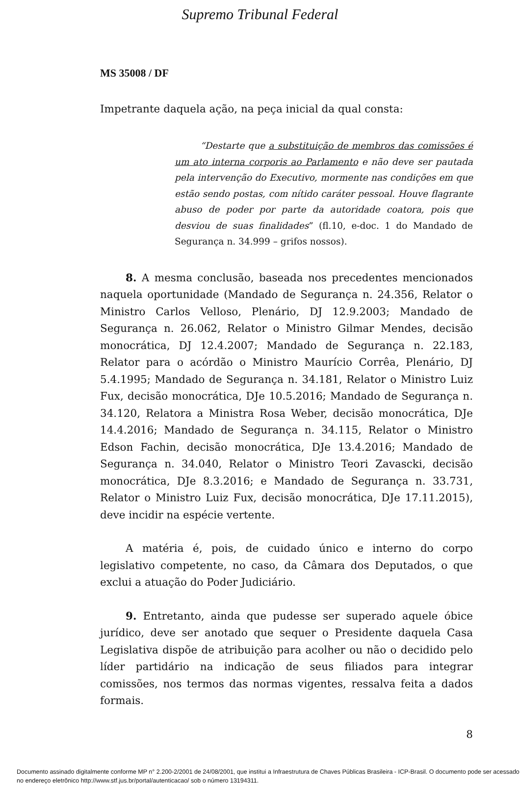Supremo Tribunal Federal
MS 35008 / DF
Impetrante daquela ação, na peça inicial da qual consta:
“Destarte que a substituição de membros das comissões é um ato interna corporis ao Parlamento e não deve ser pautada pela intervenção do Executivo, mormente nas condições em que estão sendo postas, com nítido caráter pessoal. Houve flagrante abuso de poder por parte da autoridade coatora, pois que desviou de suas finalidades” (fl.10, e-doc. 1 do Mandado de Segurança n. 34.999 – grifos nossos).
8. A mesma conclusão, baseada nos precedentes mencionados naquela oportunidade (Mandado de Segurança n. 24.356, Relator o Ministro Carlos Velloso, Plenário, DJ 12.9.2003; Mandado de Segurança n. 26.062, Relator o Ministro Gilmar Mendes, decisão monocrática, DJ 12.4.2007; Mandado de Segurança n. 22.183, Relator para o acórdão o Ministro Maurício Corrêa, Plenário, DJ 5.4.1995; Mandado de Segurança n. 34.181, Relator o Ministro Luiz Fux, decisão monocrática, DJe 10.5.2016; Mandado de Segurança n. 34.120, Relatora a Ministra Rosa Weber, decisão monocrática, DJe 14.4.2016; Mandado de Segurança n. 34.115, Relator o Ministro Edson Fachin, decisão monocrática, DJe 13.4.2016; Mandado de Segurança n. 34.040, Relator o Ministro Teori Zavascki, decisão monocrática, DJe 8.3.2016; e Mandado de Segurança n. 33.731, Relator o Ministro Luiz Fux, decisão monocrática, DJe 17.11.2015), deve incidir na espécie vertente.
A matéria é, pois, de cuidado único e interno do corpo legislativo competente, no caso, da Câmara dos Deputados, o que exclui a atuação do Poder Judiciário.
9. Entretanto, ainda que pudesse ser superado aquele óbice jurídico, deve ser anotado que sequer o Presidente daquela Casa Legislativa dispõe de atribuição para acolher ou não o decidido pelo líder partidário na indicação de seus filiados para integrar comissões, nos termos das normas vigentes, ressalva feita a dados formais.
8
Documento assinado digitalmente conforme MP n° 2.200-2/2001 de 24/08/2001, que institui a Infraestrutura de Chaves Públicas Brasileira - ICP-Brasil. O documento pode ser acessado no endereço eletrônico http://www.stf.jus.br/portal/autenticacao/ sob o número 13194311.